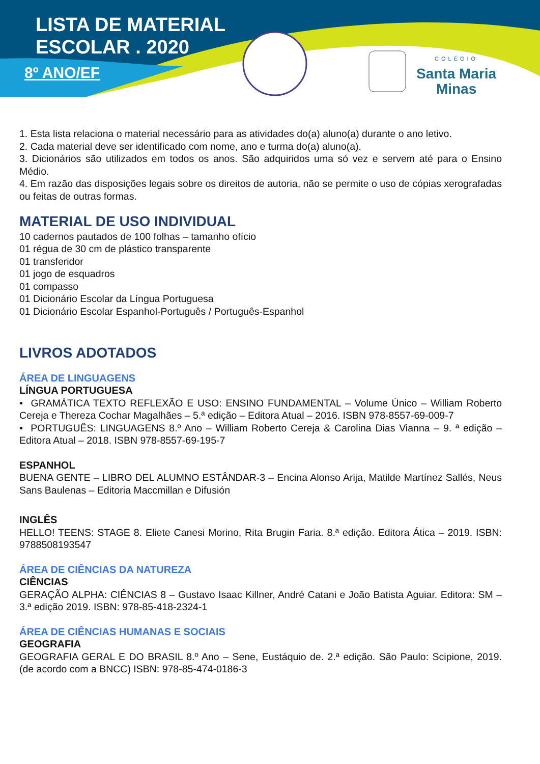LISTA DE MATERIAL
ESCOLAR . 2020
8º ANO/EF
COLÉGIO
Santa Maria
Minas
1. Esta lista relaciona o material necessário para as atividades do(a) aluno(a) durante o ano letivo.
2. Cada material deve ser identificado com nome, ano e turma do(a) aluno(a).
3. Dicionários são utilizados em todos os anos. São adquiridos uma só vez e servem até para o Ensino Médio.
4. Em razão das disposições legais sobre os direitos de autoria, não se permite o uso de cópias xerografadas ou feitas de outras formas.
MATERIAL DE USO INDIVIDUAL
10 cadernos pautados de 100 folhas – tamanho ofício
01 régua de 30 cm de plástico transparente
01 transferidor
01 jogo de esquadros
01 compasso
01 Dicionário Escolar da Língua Portuguesa
01 Dicionário Escolar Espanhol-Português / Português-Espanhol
LIVROS ADOTADOS
ÁREA DE LINGUAGENS
LÍNGUA PORTUGUESA
• GRAMÁTICA TEXTO REFLEXÃO E USO: ENSINO FUNDAMENTAL – Volume Único – William Roberto Cereja e Thereza Cochar Magalhães – 5.ª edição – Editora Atual – 2016. ISBN 978-8557-69-009-7
• PORTUGUÊS: LINGUAGENS 8.º Ano – William Roberto Cereja & Carolina Dias Vianna – 9. ª edição – Editora Atual – 2018. ISBN 978-8557-69-195-7
ESPANHOL
BUENA GENTE – LIBRO DEL ALUMNO ESTÂNDAR-3 – Encina Alonso Arija, Matilde Martínez Sallés, Neus Sans Baulenas – Editoria Maccmillan e Difusión
INGLÊS
HELLO! TEENS: STAGE 8. Eliete Canesi Morino, Rita Brugin Faria. 8.ª edição. Editora Ática – 2019. ISBN: 9788508193547
ÁREA DE CIÊNCIAS DA NATUREZA
CIÊNCIAS
GERAÇÃO ALPHA: CIÊNCIAS 8 – Gustavo Isaac Killner, André Catani e João Batista Aguiar. Editora: SM – 3.ª edição 2019. ISBN: 978-85-418-2324-1
ÁREA DE CIÊNCIAS HUMANAS E SOCIAIS
GEOGRAFIA
GEOGRAFIA GERAL E DO BRASIL 8.º Ano – Sene, Eustáquio de. 2.ª edição. São Paulo: Scipione, 2019. (de acordo com a BNCC) ISBN: 978-85-474-0186-3